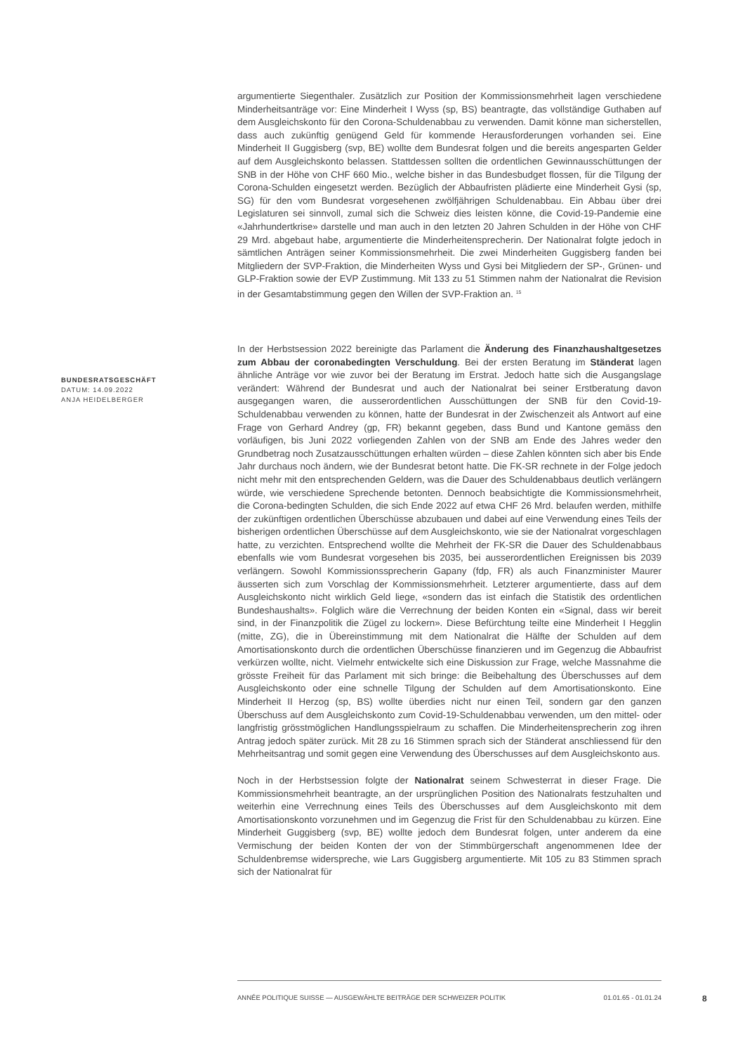argumentierte Siegenthaler. Zusätzlich zur Position der Kommissionsmehrheit lagen verschiedene Minderheitsanträge vor: Eine Minderheit I Wyss (sp, BS) beantragte, das vollständige Guthaben auf dem Ausgleichskonto für den Corona-Schuldenabbau zu verwenden. Damit könne man sicherstellen, dass auch zukünftig genügend Geld für kommende Herausforderungen vorhanden sei. Eine Minderheit II Guggisberg (svp, BE) wollte dem Bundesrat folgen und die bereits angesparten Gelder auf dem Ausgleichskonto belassen. Stattdessen sollten die ordentlichen Gewinnausschüttungen der SNB in der Höhe von CHF 660 Mio., welche bisher in das Bundesbudget flossen, für die Tilgung der Corona-Schulden eingesetzt werden. Bezüglich der Abbaufristen plädierte eine Minderheit Gysi (sp, SG) für den vom Bundesrat vorgesehenen zwölfjährigen Schuldenabbau. Ein Abbau über drei Legislaturen sei sinnvoll, zumal sich die Schweiz dies leisten könne, die Covid-19-Pandemie eine «Jahrhundertkrise» darstelle und man auch in den letzten 20 Jahren Schulden in der Höhe von CHF 29 Mrd. abgebaut habe, argumentierte die Minderheitensprecherin. Der Nationalrat folgte jedoch in sämtlichen Anträgen seiner Kommissionsmehrheit. Die zwei Minderheiten Guggisberg fanden bei Mitgliedern der SVP-Fraktion, die Minderheiten Wyss und Gysi bei Mitgliedern der SP-, Grünen- und GLP-Fraktion sowie der EVP Zustimmung. Mit 133 zu 51 Stimmen nahm der Nationalrat die Revision in der Gesamtabstimmung gegen den Willen der SVP-Fraktion an. <sup>15</sup>
In der Herbstsession 2022 bereinigte das Parlament die Änderung des Finanzhaushaltgesetzes zum Abbau der coronabedingten Verschuldung. Bei der ersten Beratung im Ständerat lagen ähnliche Anträge vor wie zuvor bei der Beratung im Erstrat. Jedoch hatte sich die Ausgangslage verändert: Während der Bundesrat und auch der Nationalrat bei seiner Erstberatung davon ausgegangen waren, die ausserordentlichen Ausschüttungen der SNB für den Covid-19-Schuldenabbau verwenden zu können, hatte der Bundesrat in der Zwischenzeit als Antwort auf eine Frage von Gerhard Andrey (gp, FR) bekannt gegeben, dass Bund und Kantone gemäss den vorläufigen, bis Juni 2022 vorliegenden Zahlen von der SNB am Ende des Jahres weder den Grundbetrag noch Zusatzausschüttungen erhalten würden – diese Zahlen könnten sich aber bis Ende Jahr durchaus noch ändern, wie der Bundesrat betont hatte. Die FK-SR rechnete in der Folge jedoch nicht mehr mit den entsprechenden Geldern, was die Dauer des Schuldenabbaus deutlich verlängern würde, wie verschiedene Sprechende betonten. Dennoch beabsichtigte die Kommissionsmehrheit, die Corona-bedingten Schulden, die sich Ende 2022 auf etwa CHF 26 Mrd. belaufen werden, mithilfe der zukünftigen ordentlichen Überschüsse abzubauen und dabei auf eine Verwendung eines Teils der bisherigen ordentlichen Überschüsse auf dem Ausgleichskonto, wie sie der Nationalrat vorgeschlagen hatte, zu verzichten. Entsprechend wollte die Mehrheit der FK-SR die Dauer des Schuldenabbaus ebenfalls wie vom Bundesrat vorgesehen bis 2035, bei ausserordentlichen Ereignissen bis 2039 verlängern. Sowohl Kommissionssprecherin Gapany (fdp, FR) als auch Finanzminister Maurer äusserten sich zum Vorschlag der Kommissionsmehrheit. Letzterer argumentierte, dass auf dem Ausgleichskonto nicht wirklich Geld liege, «sondern das ist einfach die Statistik des ordentlichen Bundeshaushalts». Folglich wäre die Verrechnung der beiden Konten ein «Signal, dass wir bereit sind, in der Finanzpolitik die Zügel zu lockern». Diese Befürchtung teilte eine Minderheit I Hegglin (mitte, ZG), die in Übereinstimmung mit dem Nationalrat die Hälfte der Schulden auf dem Amortisationskonto durch die ordentlichen Überschüsse finanzieren und im Gegenzug die Abbaufrist verkürzen wollte, nicht. Vielmehr entwickelte sich eine Diskussion zur Frage, welche Massnahme die grösste Freiheit für das Parlament mit sich bringe: die Beibehaltung des Überschusses auf dem Ausgleichskonto oder eine schnelle Tilgung der Schulden auf dem Amortisationskonto. Eine Minderheit II Herzog (sp, BS) wollte überdies nicht nur einen Teil, sondern gar den ganzen Überschuss auf dem Ausgleichskonto zum Covid-19-Schuldenabbau verwenden, um den mittel- oder langfristig grösstmöglichen Handlungsspielraum zu schaffen. Die Minderheitensprecherin zog ihren Antrag jedoch später zurück. Mit 28 zu 16 Stimmen sprach sich der Ständerat anschliessend für den Mehrheitsantrag und somit gegen eine Verwendung des Überschusses auf dem Ausgleichskonto aus.
Noch in der Herbstsession folgte der Nationalrat seinem Schwesterrat in dieser Frage. Die Kommissionsmehrheit beantragte, an der ursprünglichen Position des Nationalrats festzuhalten und weiterhin eine Verrechnung eines Teils des Überschusses auf dem Ausgleichskonto mit dem Amortisationskonto vorzunehmen und im Gegenzug die Frist für den Schuldenabbau zu kürzen. Eine Minderheit Guggisberg (svp, BE) wollte jedoch dem Bundesrat folgen, unter anderem da eine Vermischung der beiden Konten der von der Stimmbürgerschaft angenommenen Idee der Schuldenbremse widerspreche, wie Lars Guggisberg argumentierte. Mit 105 zu 83 Stimmen sprach sich der Nationalrat für
BUNDESRATSGESCHÄFT
DATUM: 14.09.2022
ANJA HEIDELBERGER
ANNÉE POLITIQUE SUISSE — AUSGEWÄHLTE BEITRÄGE DER SCHWEIZER POLITIK 01.01.65 - 01.01.24
8